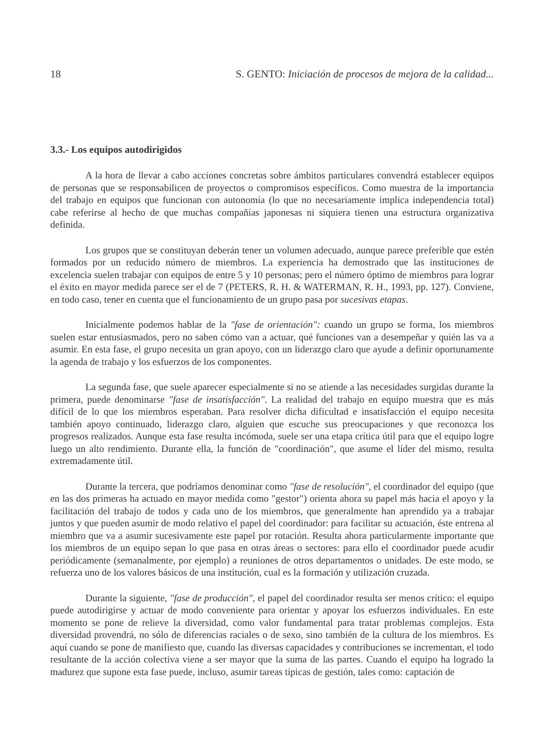18 S. GENTO: Iniciación de procesos de mejora de la calidad...
3.3.- Los equipos autodirigidos
A la hora de llevar a cabo acciones concretas sobre ámbitos particulares convendrá establecer equipos de personas que se responsabilicen de proyectos o compromisos específicos. Como muestra de la importancia del trabajo en equipos que funcionan con autonomía (lo que no necesariamente implica independencia total) cabe referirse al hecho de que muchas compañías japonesas ni siquiera tienen una estructura organizativa definida.
Los grupos que se constituyan deberán tener un volumen adecuado, aunque parece preferible que estén formados por un reducido número de miembros. La experiencia ha demostrado que las instituciones de excelencia suelen trabajar con equipos de entre 5 y 10 personas; pero el número óptimo de miembros para lograr el éxito en mayor medida parece ser el de 7 (PETERS, R. H. & WATERMAN, R. H., 1993, pp. 127). Conviene, en todo caso, tener en cuenta que el funcionamiento de un grupo pasa por sucesivas etapas.
Inicialmente podemos hablar de la "fase de orientación": cuando un grupo se forma, los miembros suelen estar entusiasmados, pero no saben cómo van a actuar, qué funciones van a desempeñar y quién las va a asumir. En esta fase, el grupo necesita un gran apoyo, con un liderazgo claro que ayude a definir oportunamente la agenda de trabajo y los esfuerzos de los componentes.
La segunda fase, que suele aparecer especialmente si no se atiende a las necesidades surgidas durante la primera, puede denominarse "fase de insatisfacción". La realidad del trabajo en equipo muestra que es más difícil de lo que los miembros esperaban. Para resolver dicha dificultad e insatisfacción el equipo necesita también apoyo continuado, liderazgo claro, alguien que escuche sus preocupaciones y que reconozca los progresos realizados. Aunque esta fase resulta incómoda, suele ser una etapa crítica útil para que el equipo logre luego un alto rendimiento. Durante ella, la función de "coordinación", que asume el líder del mismo, resulta extremadamente útil.
Durante la tercera, que podríamos denominar como "fase de resolución", el coordinador del equipo (que en las dos primeras ha actuado en mayor medida como "gestor") orienta ahora su papel más hacia el apoyo y la facilitación del trabajo de todos y cada uno de los miembros, que generalmente han aprendido ya a trabajar juntos y que pueden asumir de modo relativo el papel del coordinador: para facilitar su actuación, éste entrena al miembro que va a asumir sucesivamente este papel por rotación. Resulta ahora particularmente importante que los miembros de un equipo sepan lo que pasa en otras áreas o sectores: para ello el coordinador puede acudir periódicamente (semanalmente, por ejemplo) a reuniones de otros departamentos o unidades. De este modo, se refuerza uno de los valores básicos de una institución, cual es la formación y utilización cruzada.
Durante la siguiente, "fase de producción", el papel del coordinador resulta ser menos crítico: el equipo puede autodirigirse y actuar de modo conveniente para orientar y apoyar los esfuerzos individuales. En este momento se pone de relieve la diversidad, como valor fundamental para tratar problemas complejos. Esta diversidad provendrá, no sólo de diferencias raciales o de sexo, sino también de la cultura de los miembros. Es aquí cuando se pone de manifiesto que, cuando las diversas capacidades y contribuciones se incrementan, el todo resultante de la acción colectiva viene a ser mayor que la suma de las partes. Cuando el equipo ha logrado la madurez que supone esta fase puede, incluso, asumir tareas típicas de gestión, tales como: captación de